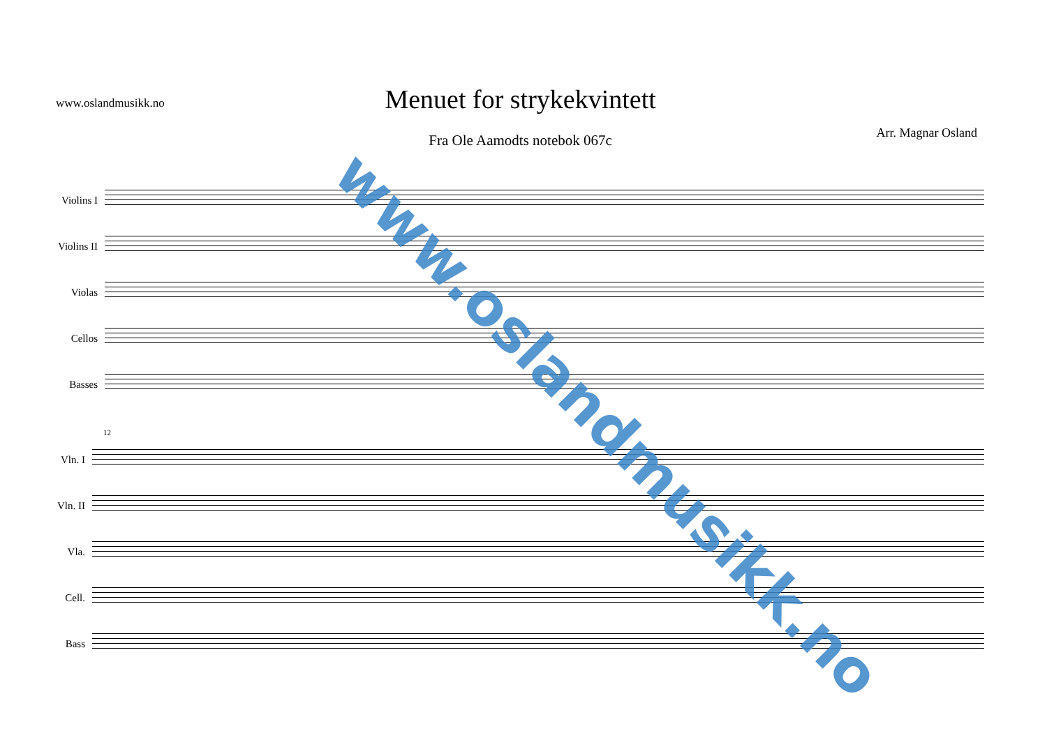www.oslandmusikk.no
Menuet for strykekvintett
Fra Ole Aamodts notebok 067c
Arr. Magnar Osland
Violins I
Violins II
Violas
Cellos
Basses
12
Vln. I
Vln. II
Vla.
Cell.
Bass
www.oslandmusikk.no